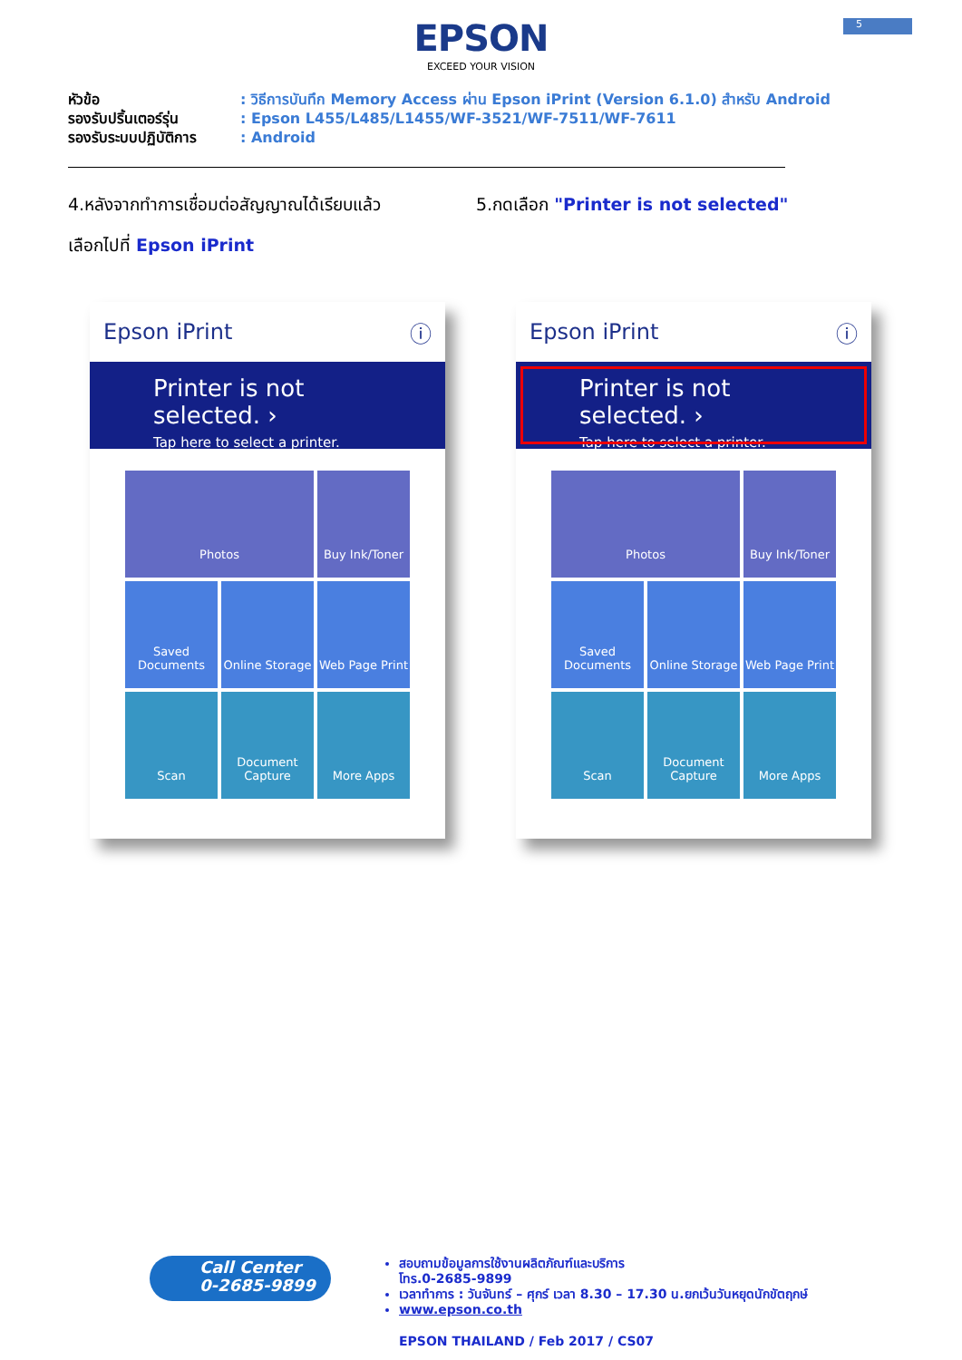5
EPSON
EXCEED YOUR VISION
หัวข้อ: วิธีการบันทึก Memory Access ผ่าน Epson iPrint (Version 6.1.0) สำหรับ Android
รองรับปริ้นเตอร์รุ่น: Epson L455/L485/L1455/WF-3521/WF-7511/WF-7611
รองรับระบบปฏิบัติการ: Android
4.หลังจากทำการเชื่อมต่อสัญญาณได้เรียบแล้ว
เลือกไปที่ Epson iPrint
5.กดเลือก "Printer is not selected"
Epson iPrint ⓘ
Printer is not selected. ›
Tap here to select a printer.
Photos
Buy Ink/Toner
Saved Documents
Online Storage
Web Page Print
Scan
Document Capture
More Apps
Epson iPrint ⓘ
Printer is not selected. ›
Tap here to select a printer.
Photos
Buy Ink/Toner
Saved Documents
Online Storage
Web Page Print
Scan
Document Capture
More Apps
Call Center
0-2685-9899
สอบถามข้อมูลการใช้งานผลิตภัณฑ์และบริการ
โทร.0-2685-9899
เวลาทำการ : วันจันทร์ – ศุกร์ เวลา 8.30 – 17.30 น.ยกเว้นวันหยุดนักขัตฤกษ์
www.epson.co.th
EPSON THAILAND / Feb 2017 / CS07